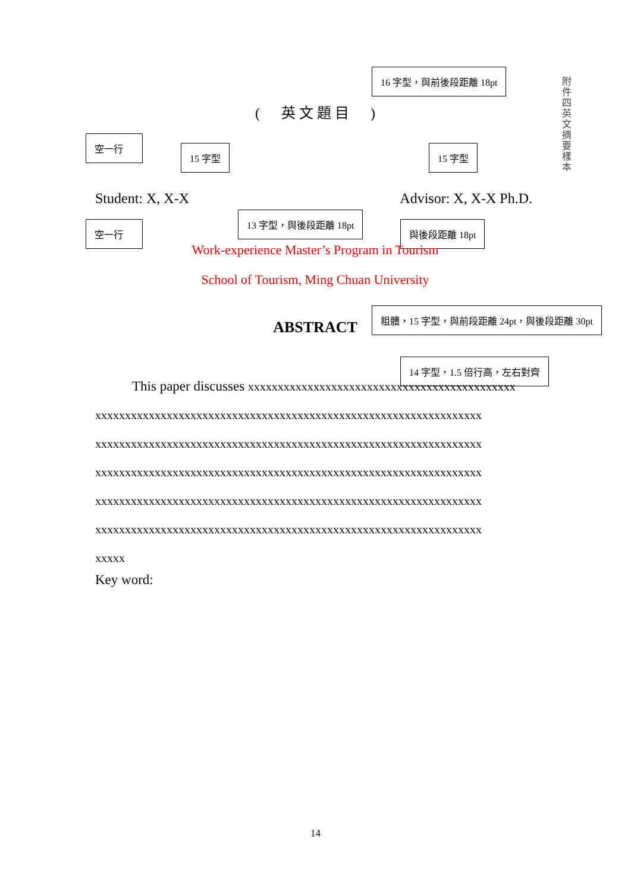附件四 英文摘要樣本
16 字型，與前後段距離 18pt
空一行
15 字型 15 字型
空一行
13 字型，與後段距離 18pt
與後段距離 18pt
粗體，15 字型，與前段距離 24pt，與後段距離 30pt
14 字型，1.5 倍行高，左右對齊
( 英 文 題 目 )
Student: X, X-X Advisor: X, X-X Ph.D.
Work-experience Master’s Program in Tourism
School of Tourism, Ming Chuan University
ABSTRACT
This paper discusses xxxxxxxxxxxxxxxxxxxxxxxxxxxxxxxxxxxxxxxxxxxxx
xxxxxxxxxxxxxxxxxxxxxxxxxxxxxxxxxxxxxxxxxxxxxxxxxxxxxxxxxxxxxxxxx
xxxxxxxxxxxxxxxxxxxxxxxxxxxxxxxxxxxxxxxxxxxxxxxxxxxxxxxxxxxxxxxxx
xxxxxxxxxxxxxxxxxxxxxxxxxxxxxxxxxxxxxxxxxxxxxxxxxxxxxxxxxxxxxxxxx
xxxxxxxxxxxxxxxxxxxxxxxxxxxxxxxxxxxxxxxxxxxxxxxxxxxxxxxxxxxxxxxxx
xxxxxxxxxxxxxxxxxxxxxxxxxxxxxxxxxxxxxxxxxxxxxxxxxxxxxxxxxxxxxxxxx
xxxxx
Key word:
14